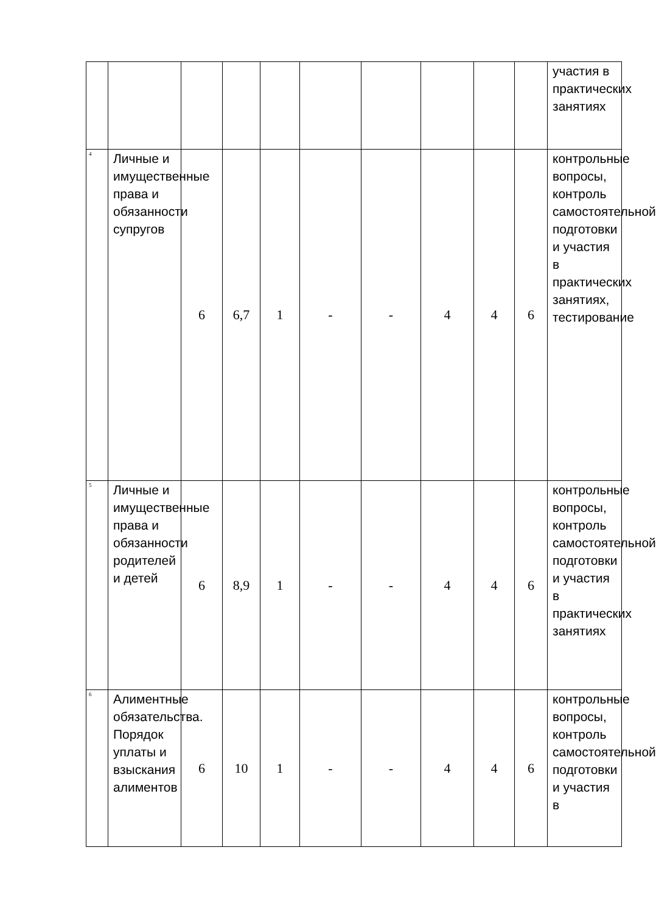| | | | | | | | | | | участия в практических занятиях |
| 4 | Личные и имущественные права и обязанности супругов | 6 | 6,7 | 1 | - | - | 4 | 4 | 6 | контрольные вопросы, контроль самостоятельной подготовки и участия в практических занятиях, тестирование |
| 5 | Личные и имущественные права и обязанности родителей и детей | 6 | 8,9 | 1 | - | - | 4 | 4 | 6 | контрольные вопросы, контроль самостоятельной подготовки и участия в практических занятиях |
| 6 | Алиментные обязательства. Порядок уплаты и взыскания алиментов | 6 | 10 | 1 | - | - | 4 | 4 | 6 | контрольные вопросы, контроль самостоятельной подготовки и участия в |